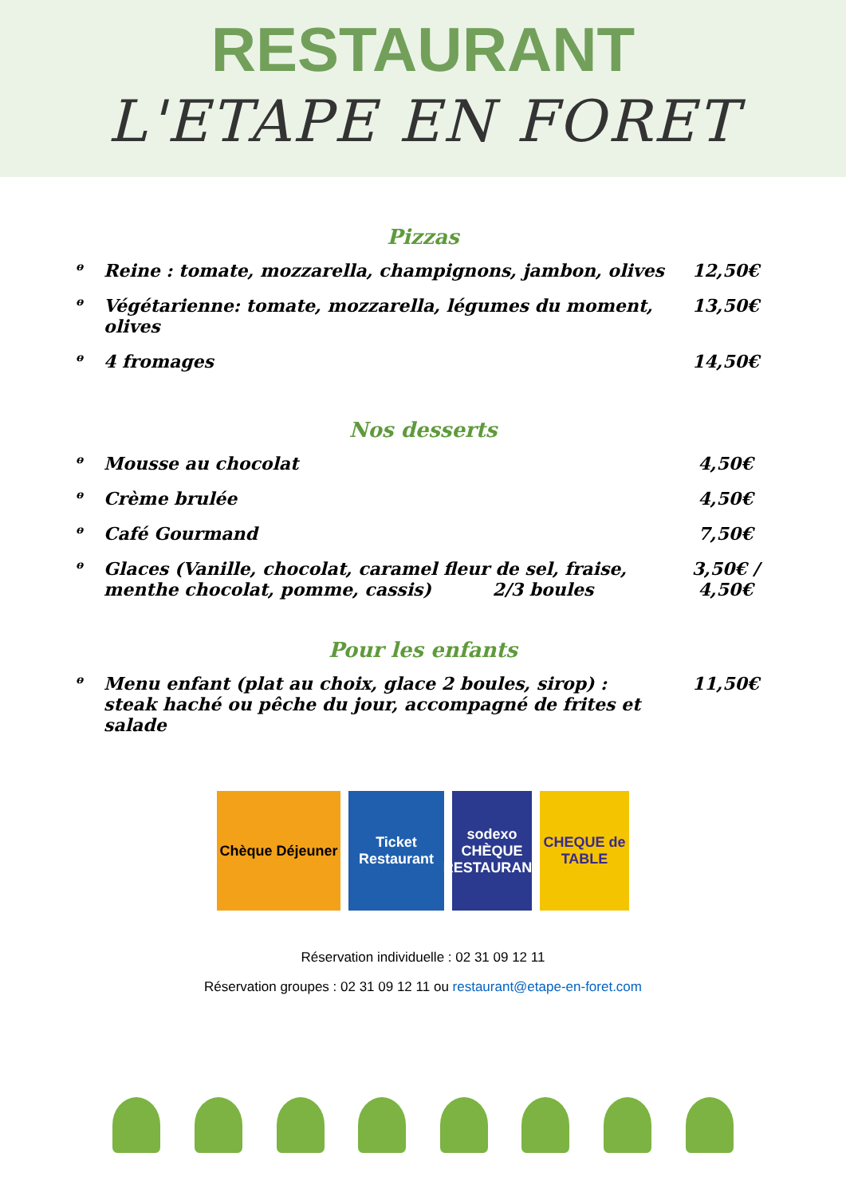RESTAURANT
L'ETAPE EN FORET
Pizzas
ɵ Reine : tomate, mozzarella, champignons, jambon, olives 12,50€
ɵ Végétarienne: tomate, mozzarella, légumes du moment, olives 13,50€
ɵ 4 fromages 14,50€
Nos desserts
ɵ Mousse au chocolat 4,50€
ɵ Crème brulée 4,50€
ɵ Café Gourmand 7,50€
ɵ Glaces (Vanille, chocolat, caramel fleur de sel, fraise, menthe chocolat, pomme, cassis) 2/3 boules 3,50€ / 4,50€
Pour les enfants
ɵ Menu enfant (plat au choix, glace 2 boules, sirop) :
steak haché ou pêche du jour, accompagné de frites et salade 11,50€
Chèque Déjeuner
Ticket Restaurant
sodexo CHÈQUE RESTAURANT
CHEQUE de TABLE
Réservation individuelle : 02 31 09 12 11
Réservation groupes : 02 31 09 12 11 ou restaurant@etape-en-foret.com